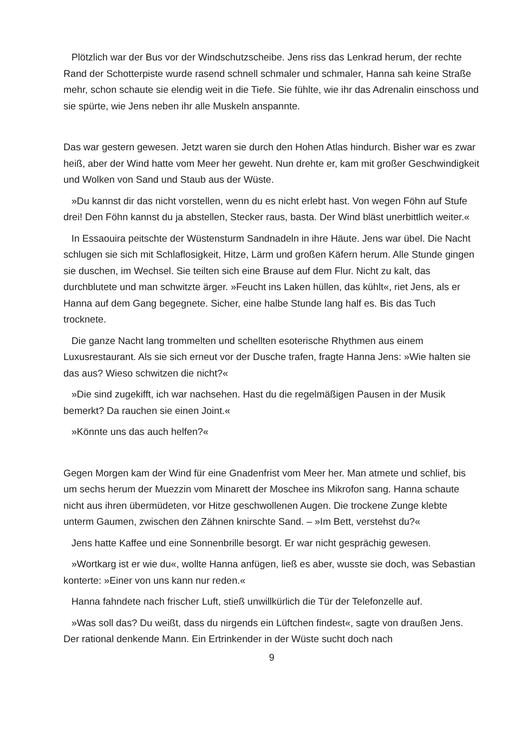Plötzlich war der Bus vor der Windschutzscheibe. Jens riss das Lenkrad herum, der rechte Rand der Schotterpiste wurde rasend schnell schmaler und schmaler, Hanna sah keine Straße mehr, schon schaute sie elendig weit in die Tiefe. Sie fühlte, wie ihr das Adrenalin einschoss und sie spürte, wie Jens neben ihr alle Muskeln anspannte.
Das war gestern gewesen. Jetzt waren sie durch den Hohen Atlas hindurch. Bisher war es zwar heiß, aber der Wind hatte vom Meer her geweht. Nun drehte er, kam mit großer Geschwindigkeit und Wolken von Sand und Staub aus der Wüste.
»Du kannst dir das nicht vorstellen, wenn du es nicht erlebt hast. Von wegen Föhn auf Stufe drei! Den Föhn kannst du ja abstellen, Stecker raus, basta. Der Wind bläst unerbittlich weiter.«
In Essaouira peitschte der Wüstensturm Sandnadeln in ihre Häute. Jens war übel. Die Nacht schlugen sie sich mit Schlaflosigkeit, Hitze, Lärm und großen Käfern herum. Alle Stunde gingen sie duschen, im Wechsel. Sie teilten sich eine Brause auf dem Flur. Nicht zu kalt, das durchblutete und man schwitzte ärger. »Feucht ins Laken hüllen, das kühlt«, riet Jens, als er Hanna auf dem Gang begegnete. Sicher, eine halbe Stunde lang half es. Bis das Tuch trocknete.
Die ganze Nacht lang trommelten und schellten esoterische Rhythmen aus einem Luxusrestaurant. Als sie sich erneut vor der Dusche trafen, fragte Hanna Jens: »Wie halten sie das aus? Wieso schwitzen die nicht?«
»Die sind zugekifft, ich war nachsehen. Hast du die regelmäßigen Pausen in der Musik bemerkt? Da rauchen sie einen Joint.«
»Könnte uns das auch helfen?«
Gegen Morgen kam der Wind für eine Gnadenfrist vom Meer her. Man atmete und schlief, bis um sechs herum der Muezzin vom Minarett der Moschee ins Mikrofon sang. Hanna schaute nicht aus ihren übermüdeten, vor Hitze geschwollenen Augen. Die trockene Zunge klebte unterm Gaumen, zwischen den Zähnen knirschte Sand. – »Im Bett, verstehst du?«
Jens hatte Kaffee und eine Sonnenbrille besorgt. Er war nicht gesprächig gewesen.
»Wortkarg ist er wie du«, wollte Hanna anfügen, ließ es aber, wusste sie doch, was Sebastian konterte: »Einer von uns kann nur reden.«
Hanna fahndete nach frischer Luft, stieß unwillkürlich die Tür der Telefonzelle auf.
»Was soll das? Du weißt, dass du nirgends ein Lüftchen findest«, sagte von draußen Jens. Der rational denkende Mann. Ein Ertrinkender in der Wüste sucht doch nach
9